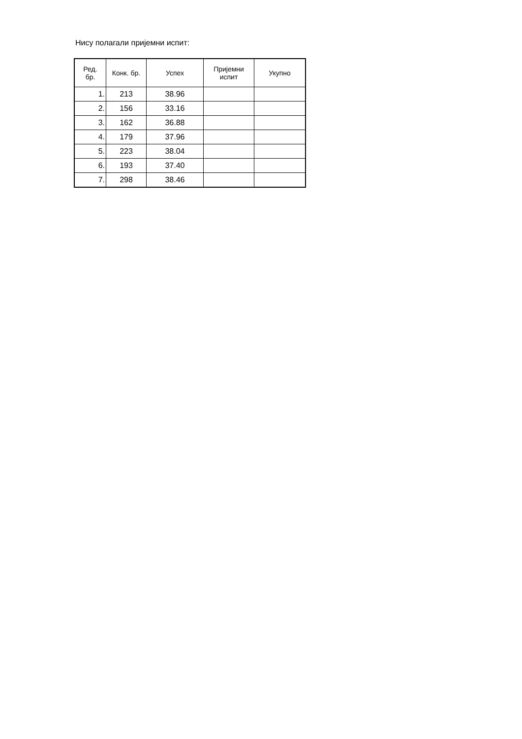Нису полагали пријемни испит:
| Ред. бр. | Конк. бр. | Успех | Пријемни испит | Укупно |
| --- | --- | --- | --- | --- |
| 1. | 213 | 38.96 | | |
| 2. | 156 | 33.16 | | |
| 3. | 162 | 36.88 | | |
| 4. | 179 | 37.96 | | |
| 5. | 223 | 38.04 | | |
| 6. | 193 | 37.40 | | |
| 7. | 298 | 38.46 | | |